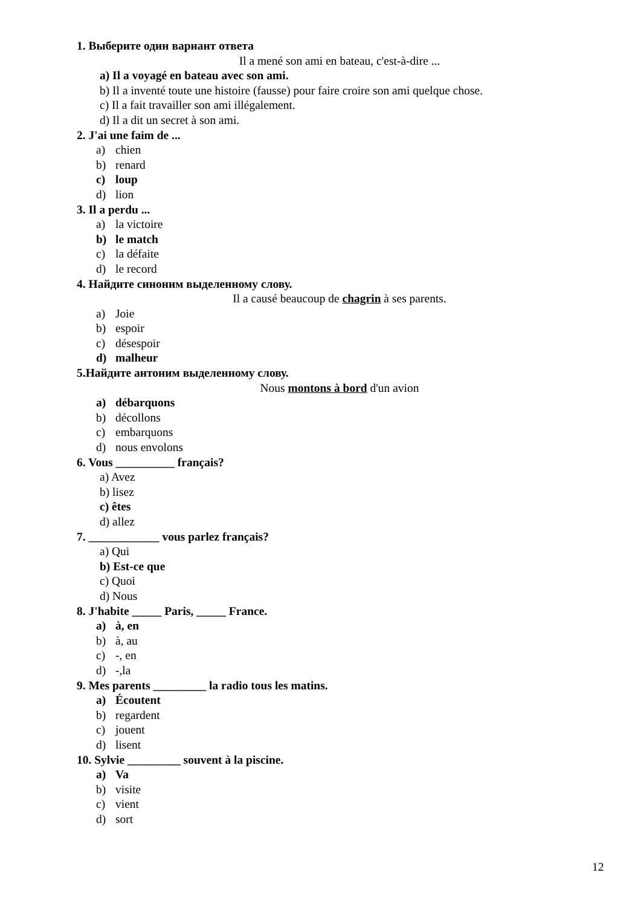1. Выберите один вариант ответа
Il a mené son ami en bateau, c'est-à-dire ...
a) Il a voyagé en bateau avec son ami.
b) Il a inventé toute une histoire (fausse) pour faire croire son ami quelque chose.
c) Il a fait travailler son ami illégalement.
d) Il a dit un secret à son ami.
2. J'ai une faim de ...
a) chien
b) renard
c) loup
d) lion
3. Il a perdu ...
a) la victoire
b) le match
c) la défaite
d) le record
4. Найдите синоним выделенному слову.
Il a causé beaucoup de chagrin à ses parents.
a) Joie
b) espoir
c) désespoir
d) malheur
5.Найдите антоним выделенному слову.
Nous montons à bord d'un avion
a) débarquons
b) décollons
c) embarquons
d) nous envolons
6. Vous __________ français?
a) Avez
b) lisez
c) êtes
d) allez
7. ____________ vous parlez français?
a) Qui
b) Est-ce que
c) Quoi
d) Nous
8. J'habite _____ Paris, _____ France.
a) à, en
b) à, au
c) -, en
d) -,la
9. Mes parents _________ la radio tous les matins.
a) Écoutent
b) regardent
c) jouent
d) lisent
10. Sylvie _________ souvent à la piscine.
a) Va
b) visite
c) vient
d) sort
12